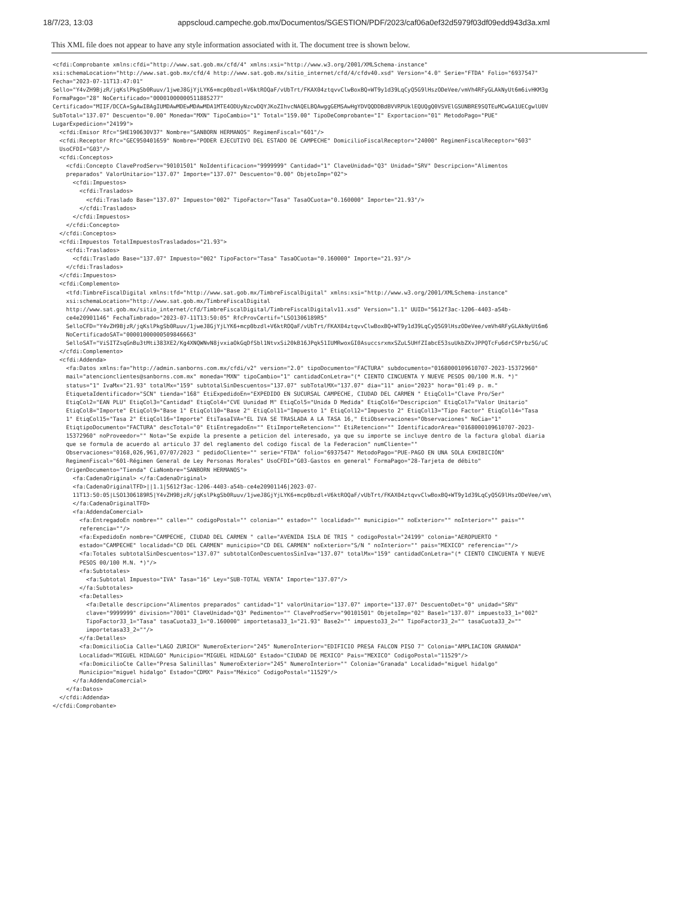18/7/23, 13:03 appscloud.campeche.gob.mx/Documentos/SGESTION/PDF/2023/caf06a0ef32d5979f03df09edd943d3a.xml
This XML file does not appear to have any style information associated with it. The document tree is shown below.
<cfdi:Comprobante xmlns:cfdi="http://www.sat.gob.mx/cfd/4" xmlns:xsi="http://www.w3.org/2001/XMLSchema-instance"
xsi:schemaLocation="http://www.sat.gob.mx/cfd/4 http://www.sat.gob.mx/sitio_internet/cfd/4/cfdv40.xsd" Version="4.0" Serie="FTDA" Folio="6937547"
Fecha="2023-07-11T13:47:01"
Sello="Y4vZH9BjzR/jqKslPkgSb0Ruuv/1jweJ8GjYjLYK6+mcp0bzdl+V6ktROQaF/vUbTrt/FKAX04ztqvvClwBoxBQ+WT9y1d39LqCyQ5G9lHszODeVee/vmVh4RFyGLAkNyUt6m6ivHKM3g
FormaPago="28" NoCertificado="00001000000511885277"
Certificado="MIIF/DCCA+SgAwIBAgIUMDAwMDEwMDAwMDA1MTE4ODUyNzcwDQYJKoZIhvcNAQELBQAwggGEMSAwHgYDVQQDDBdBVVRPUklEQUQgQ0VSVElGSUNBRE9SQTEuMCwGA1UECgwlU0V
SubTotal="137.07" Descuento="0.00" Moneda="MXN" TipoCambio="1" Total="159.00" TipoDeComprobante="I" Exportacion="01" MetodoPago="PUE"
LugarExpedicion="24199">
  <cfdi:Emisor Rfc="SHE190630V37" Nombre="SANBORN HERMANOS" RegimenFiscal="601"/>
  <cfdi:Receptor Rfc="GEC950401659" Nombre="PODER EJECUTIVO DEL ESTADO DE CAMPECHE" DomicilioFiscalReceptor="24000" RegimenFiscalReceptor="603"
  UsoCFDI="G03"/>
  <cfdi:Conceptos>
    <cfdi:Concepto ClaveProdServ="90101501" NoIdentificacion="9999999" Cantidad="1" ClaveUnidad="Q3" Unidad="SRV" Descripcion="Alimentos
    preparados" ValorUnitario="137.07" Importe="137.07" Descuento="0.00" ObjetoImp="02">
      <cfdi:Impuestos>
        <cfdi:Traslados>
          <cfdi:Traslado Base="137.07" Impuesto="002" TipoFactor="Tasa" TasaOCuota="0.160000" Importe="21.93"/>
        </cfdi:Traslados>
      </cfdi:Impuestos>
    </cfdi:Concepto>
  </cfdi:Conceptos>
  <cfdi:Impuestos TotalImpuestosTrasladados="21.93">
    <cfdi:Traslados>
      <cfdi:Traslado Base="137.07" Impuesto="002" TipoFactor="Tasa" TasaOCuota="0.160000" Importe="21.93"/>
    </cfdi:Traslados>
  </cfdi:Impuestos>
  <cfdi:Complemento>
    <tfd:TimbreFiscalDigital xmlns:tfd="http://www.sat.gob.mx/TimbreFiscalDigital" xmlns:xsi="http://www.w3.org/2001/XMLSchema-instance"
    xsi:schemaLocation="http://www.sat.gob.mx/TimbreFiscalDigital
    http://www.sat.gob.mx/sitio_internet/cfd/TimbreFiscalDigital/TimbreFiscalDigitalv11.xsd" Version="1.1" UUID="5612f3ac-1206-4403-a54b-
    ce4e20901146" FechaTimbrado="2023-07-11T13:50:05" RfcProvCertif="LSO1306189R5"
    SelloCFD="Y4vZH9BjzR/jqKslPkgSb0Ruuv/1jweJ8GjYjLYK6+mcp0bzdl+V6ktROQaF/vUbTrt/FKAX04ztqvvClwBoxBQ+WT9y1d39LqCyQ5G9lHszODeVee/vmVh4RFyGLAkNyUt6m6
    NoCertificadoSAT="00001000000509846663"
    SelloSAT="ViSITZsqGnBu3tMti383XE2/Kg4XNQWNvN8jvxiaOkGqDfSbl1NtvxSi20kB16JPqk51IUMRwoxGI0AsuccsrxmxSZuL5UHfZIabcE53suUkbZXvJPPQTcFu6drC5Prbz5G/uC
  </cfdi:Complemento>
  <cfdi:Addenda>
    <fa:Datos xmlns:fa="http://admin.sanborns.com.mx/cfdi/v2" version="2.0" tipoDocumento="FACTURA" subdocumento="0168000109610707-2023-15372960"
    mail="atencionclientes@sanborns.com.mx" moneda="MXN" tipoCambio="1" cantidadConLetra="(* CIENTO CINCUENTA Y NUEVE PESOS 00/100 M.N. *)"
    status="1" IvaMx="21.93" totalMx="159" subtotalSinDescuentos="137.07" subTotalMX="137.07" dia="11" anio="2023" hora="01:49 p. m."
    EtiquetaIdentificador="SCN" tienda="168" EtiExpedidoEn="EXPEDIDO EN SUCURSAL CAMPECHE, CIUDAD DEL CARMEN " EtiqCol1="Clave Pro/Ser"
    EtiqCol2="EAN PLU" EtiqCol3="Cantidad" EtiqCol4="CVE Uunidad M" EtiqCol5="Unida D Medida" EtiqCol6="Descripcion" EtiqCol7="Valor Unitario"
    EtiqCol8="Importe" EtiqCol9="Base 1" EtiqCol10="Base 2" EtiqCol11="Impuesto 1" EtiqCol12="Impuesto 2" EtiqCol13="Tipo Factor" EtiqCol14="Tasa
    1" EtiqCol15="Tasa 2" EtiqCol16="Importe" EtiTasaIVA="EL IVA SE TRASLADA A LA TASA 16," EtiObservaciones="Observaciones" NoCia="1"
    EtiqtipoDocumento="FACTURA" descTotal="0" EtiEntregadoEn="" EtiImporteRetencion="" EtiRetencion="" IdentificadorArea="0168000109610707-2023-
    15372960" noProveedor="" Nota="Se expide la presente a peticion del interesado, ya que su importe se incluye dentro de la factura global diaria
    que se formula de acuerdo al articulo 37 del reglamento del codigo fiscal de la Federacion" numCliente=""
    Observaciones="0168,026,961,07/07/2023 " pedidoCliente="" serie="FTDA" folio="6937547" MetodoPago="PUE-PAGO EN UNA SOLA EXHIBICIÓN"
    RegimenFiscal="601-Régimen General de Ley Personas Morales" UsoCFDI="G03-Gastos en general" FormaPago="28-Tarjeta de débito"
    OrigenDocumento="Tienda" CiaNombre="SANBORN HERMANOS">
      <fa:CadenaOriginal> </fa:CadenaOriginal>
      <fa:CadenaOriginalTFD>||1.1|5612f3ac-1206-4403-a54b-ce4e20901146|2023-07-
      11T13:50:05|LSO1306189R5|Y4vZH9BjzR/jqKslPkgSb0Ruuv/1jweJ8GjYjLYK6+mcp0bzdl+V6ktROQaF/vUbTrt/FKAX04ztqvvClwBoxBQ+WT9y1d39LqCyQ5G9lHszODeVee/vm\
      </fa:CadenaOriginalTFD>
      <fa:AddendaComercial>
        <fa:EntregadoEn nombre="" calle="" codigoPostal="" colonia="" estado="" localidad="" municipio="" noExterior="" noInterior="" pais=""
        referencia=""/>
        <fa:ExpedidoEn nombre="CAMPECHE, CIUDAD DEL CARMEN " calle="AVENIDA ISLA DE TRIS " codigoPostal="24199" colonia="AEROPUERTO "
        estado="CAMPECHE" localidad="CD DEL CARMEN" municipio="CD DEL CARMEN" noExterior="S/N " noInterior="" pais="MEXICO" referencia=""/>
        <fa:Totales subtotalSinDescuentos="137.07" subtotalConDescuentosSinIva="137.07" totalMx="159" cantidadConLetra="(* CIENTO CINCUENTA Y NUEVE
        PESOS 00/100 M.N. *)"/>
        <fa:Subtotales>
          <fa:Subtotal Impuesto="IVA" Tasa="16" Ley="SUB-TOTAL VENTA" Importe="137.07"/>
        </fa:Subtotales>
        <fa:Detalles>
          <fa:Detalle descripcion="Alimentos preparados" cantidad="1" valorUnitario="137.07" importe="137.07" DescuentoDet="0" unidad="SRV"
          clave="9999999" division="7001" ClaveUnidad="Q3" Pedimento="" ClaveProdServ="90101501" ObjetoImp="02" Base1="137.07" impuesto33_1="002"
          TipoFactor33_1="Tasa" tasaCuota33_1="0.160000" importetasa33_1="21.93" Base2="" impuesto33_2="" TipoFactor33_2="" tasaCuota33_2=""
          importetasa33_2=""/>
        </fa:Detalles>
        <fa:DomicilioCia Calle="LAGO ZURICH" NumeroExterior="245" NumeroInterior="EDIFICIO PRESA FALCON PISO 7" Colonia="AMPLIACION GRANADA"
        Localidad="MIGUEL HIDALGO" Municipio="MIGUEL HIDALGO" Estado="CIUDAD DE MEXICO" Pais="MEXICO" CodigoPostal="11529"/>
        <fa:DomicilioCte Calle="Presa Salinillas" NumeroExterior="245" NumeroInterior="" Colonia="Granada" Localidad="miguel hidalgo"
        Municipio="miguel hidalgo" Estado="CDMX" Pais="México" CodigoPostal="11529"/>
      </fa:AddendaComercial>
    </fa:Datos>
  </cfdi:Addenda>
</cfdi:Comprobante>